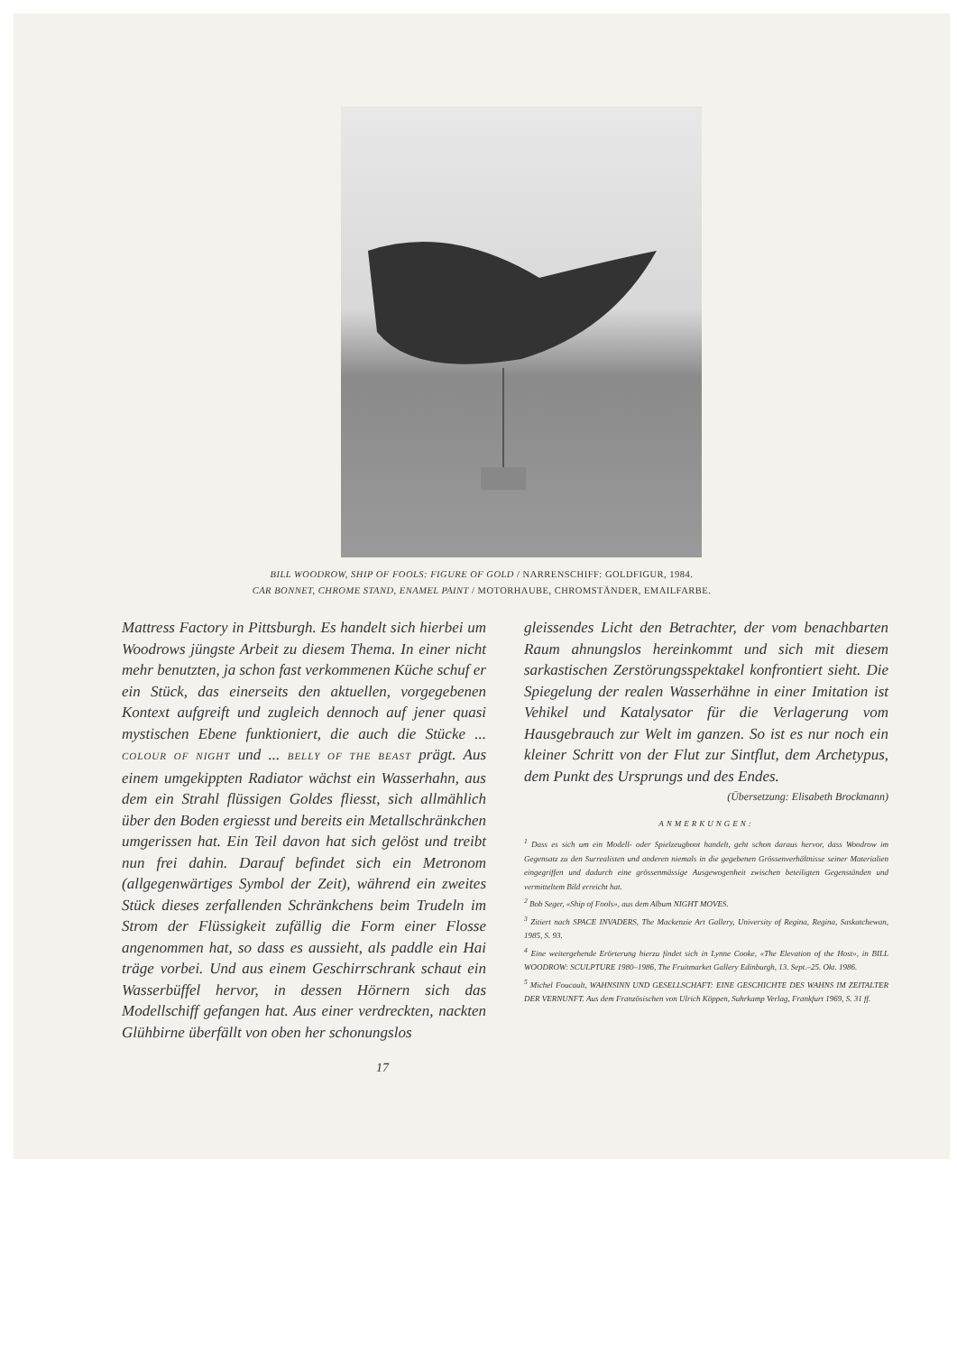BILL WOODROW, SHIP OF FOOLS: FIGURE OF GOLD / NARRENSCHIFF: GOLDFIGUR, 1984.
CAR BONNET, CHROME STAND, ENAMEL PAINT / MOTORHAUBE, CHROMSTÄNDER, EMAILFARBE.
Mattress Factory in Pittsburgh. Es handelt sich hierbei um Woodrows jüngste Arbeit zu diesem Thema. In einer nicht mehr benutzten, ja schon fast verkommenen Küche schuf er ein Stück, das einerseits den aktuellen, vorgegebenen Kontext aufgreift und zugleich dennoch auf jener quasi mystischen Ebene funktioniert, die auch die Stücke ... COLOUR OF NIGHT und ... BELLY OF THE BEAST prägt. Aus einem umgekippten Radiator wächst ein Wasserhahn, aus dem ein Strahl flüssigen Goldes fliesst, sich allmählich über den Boden ergiesst und bereits ein Metallschränkchen umgerissen hat. Ein Teil davon hat sich gelöst und treibt nun frei dahin. Darauf befindet sich ein Metronom (allgegenwärtiges Symbol der Zeit), während ein zweites Stück dieses zerfallenden Schränkchens beim Trudeln im Strom der Flüssigkeit zufällig die Form einer Flosse angenommen hat, so dass es aussieht, als paddle ein Hai träge vorbei. Und aus einem Geschirrschrank schaut ein Wasserbüffel hervor, in dessen Hörnern sich das Modellschiff gefangen hat. Aus einer verdreckten, nackten Glühbirne überfällt von oben her schonungslos
gleissendes Licht den Betrachter, der vom benachbarten Raum ahnungslos hereinkommt und sich mit diesem sarkastischen Zerstörungsspektakel konfrontiert sieht. Die Spiegelung der realen Wasserhähne in einer Imitation ist Vehikel und Katalysator für die Verlagerung vom Hausgebrauch zur Welt im ganzen. So ist es nur noch ein kleiner Schritt von der Flut zur Sintflut, dem Archetypus, dem Punkt des Ursprungs und des Endes.
(Übersetzung: Elisabeth Brockmann)
ANMERKUNGEN:
<sup>1</sup> Dass es sich um ein Modell- oder Spielzeugboot handelt, geht schon daraus hervor, dass Woodrow im Gegensatz zu den Surrealisten und anderen niemals in die gegebenen Grössenverhältnisse seiner Materialien eingegriffen und dadurch eine grössenmässige Ausgewogenheit zwischen beteiligten Gegenständen und vermitteltem Bild erreicht hat.
<sup>2</sup> Bob Seger, «Ship of Fools», aus dem Album NIGHT MOVES.
<sup>3</sup> Zitiert nach SPACE INVADERS, The Mackenzie Art Gallery, University of Regina, Regina, Saskatchewan, 1985, S. 93.
<sup>4</sup> Eine weitergehende Erörterung hierzu findet sich in Lynne Cooke, «The Elevation of the Host», in BILL WOODROW: SCULPTURE 1980–1986, The Fruitmarket Gallery Edinburgh, 13. Sept.–25. Okt. 1986.
<sup>5</sup> Michel Foucault, WAHNSINN UND GESELLSCHAFT: EINE GESCHICHTE DES WAHNS IM ZEITALTER DER VERNUNFT. Aus dem Französischen von Ulrich Köppen, Suhrkamp Verlag, Frankfurt 1969, S. 31 ff.
17